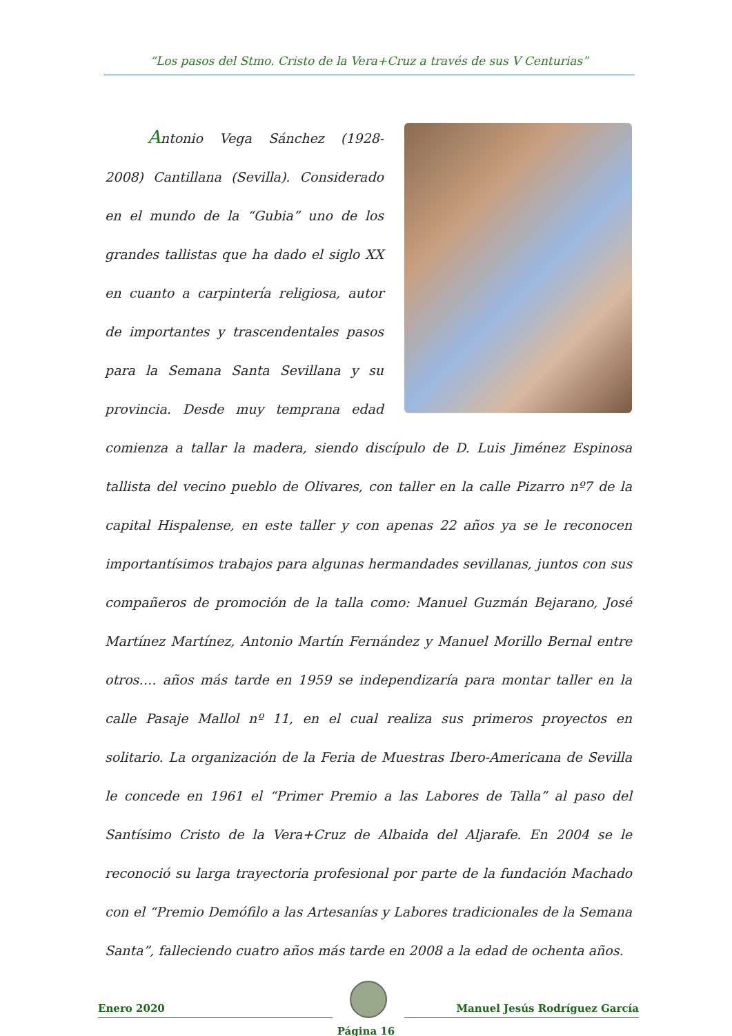“Los pasos del Stmo. Cristo de la Vera+Cruz a través de sus V Centurias”
Antonio Vega Sánchez (1928-2008) Cantillana (Sevilla). Considerado en el mundo de la “Gubia” uno de los grandes tallistas que ha dado el siglo XX en cuanto a carpintería religiosa, autor de importantes y trascendentales pasos para la Semana Santa Sevillana y su provincia. Desde muy temprana edad comienza a tallar la madera, siendo discípulo de D. Luis Jiménez Espinosa tallista del vecino pueblo de Olivares, con taller en la calle Pizarro nº7 de la capital Hispalense, en este taller y con apenas 22 años ya se le reconocen importantísimos trabajos para algunas hermandades sevillanas, juntos con sus compañeros de promoción de la talla como: Manuel Guzmán Bejarano, José Martínez Martínez, Antonio Martín Fernández y Manuel Morillo Bernal entre otros…. años más tarde en 1959 se independizaría para montar taller en la calle Pasaje Mallol nº 11, en el cual realiza sus primeros proyectos en solitario. La organización de la Feria de Muestras Ibero-Americana de Sevilla le concede en 1961 el “Primer Premio a las Labores de Talla” al paso del Santísimo Cristo de la Vera+Cruz de Albaida del Aljarafe. En 2004 se le reconoció su larga trayectoria profesional por parte de la fundación Machado con el “Premio Demófilo a las Artesanías y Labores tradicionales de la Semana Santa”, falleciendo cuatro años más tarde en 2008 a la edad de ochenta años.
Enero 2020
Manuel Jesús Rodríguez García
Página 16